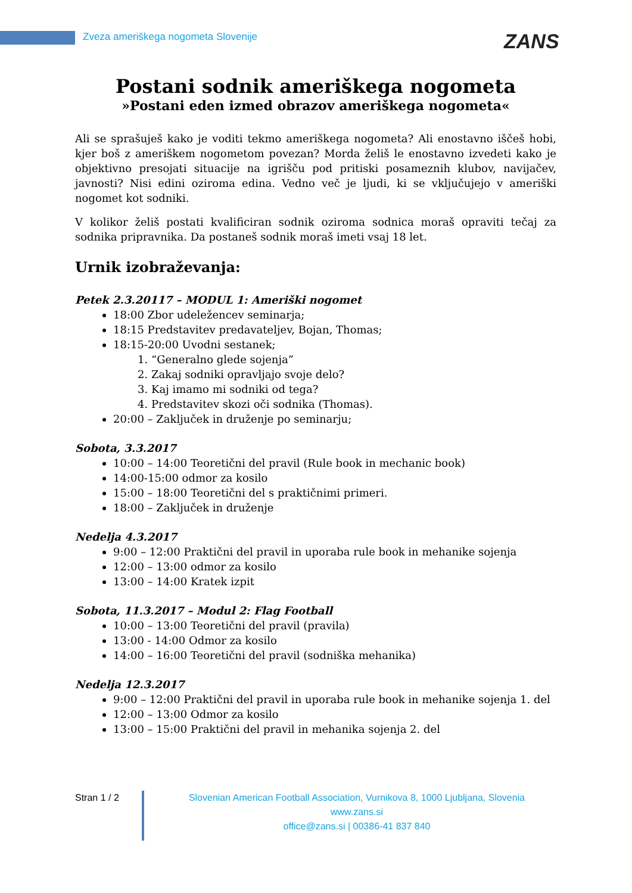Zveza ameriškega nogometa Slovenije
ZANS
Postani sodnik ameriškega nogometa
»Postani eden izmed obrazov ameriškega nogometa«
Ali se sprašuješ kako je voditi tekmo ameriškega nogometa? Ali enostavno iščeš hobi, kjer boš z ameriškem nogometom povezan? Morda želiš le enostavno izvedeti kako je objektivno presojati situacije na igrišču pod pritiski posameznih klubov, navijačev, javnosti? Nisi edini oziroma edina. Vedno več je ljudi, ki se vključujejo v ameriški nogomet kot sodniki.
V kolikor želiš postati kvalificiran sodnik oziroma sodnica moraš opraviti tečaj za sodnika pripravnika. Da postaneš sodnik moraš imeti vsaj 18 let.
Urnik izobraževanja:
Petek 2.3.20117 – MODUL 1: Ameriški nogomet
18:00 Zbor udeležencev seminarja;
18:15 Predstavitev predavateljev, Bojan, Thomas;
18:15-20:00 Uvodni sestanek;
1. “Generalno glede sojenja”
2. Zakaj sodniki opravljajo svoje delo?
3. Kaj imamo mi sodniki od tega?
4. Predstavitev skozi oči sodnika (Thomas).
20:00 – Zaključek in druženje po seminarju;
Sobota, 3.3.2017
10:00 – 14:00 Teoretični del pravil (Rule book in mechanic book)
14:00-15:00 odmor za kosilo
15:00 – 18:00 Teoretični del s praktičnimi primeri.
18:00 – Zaključek in druženje
Nedelja 4.3.2017
9:00 – 12:00 Praktični del pravil in uporaba rule book in mehanike sojenja
12:00 – 13:00 odmor za kosilo
13:00 – 14:00 Kratek izpit
Sobota, 11.3.2017 – Modul 2: Flag Football
10:00 – 13:00 Teoretični del pravil (pravila)
13:00 - 14:00 Odmor za kosilo
14:00 – 16:00 Teoretični del pravil (sodniška mehanika)
Nedelja 12.3.2017
9:00 – 12:00 Praktični del pravil in uporaba rule book in mehanike sojenja 1. del
12:00 – 13:00 Odmor za kosilo
13:00 – 15:00 Praktični del pravil in mehanika sojenja 2. del
Stran 1 / 2 Slovenian American Football Association, Vurnikova 8, 1000 Ljubljana, Slovenia
www.zans.si
office@zans.si | 00386-41 837 840